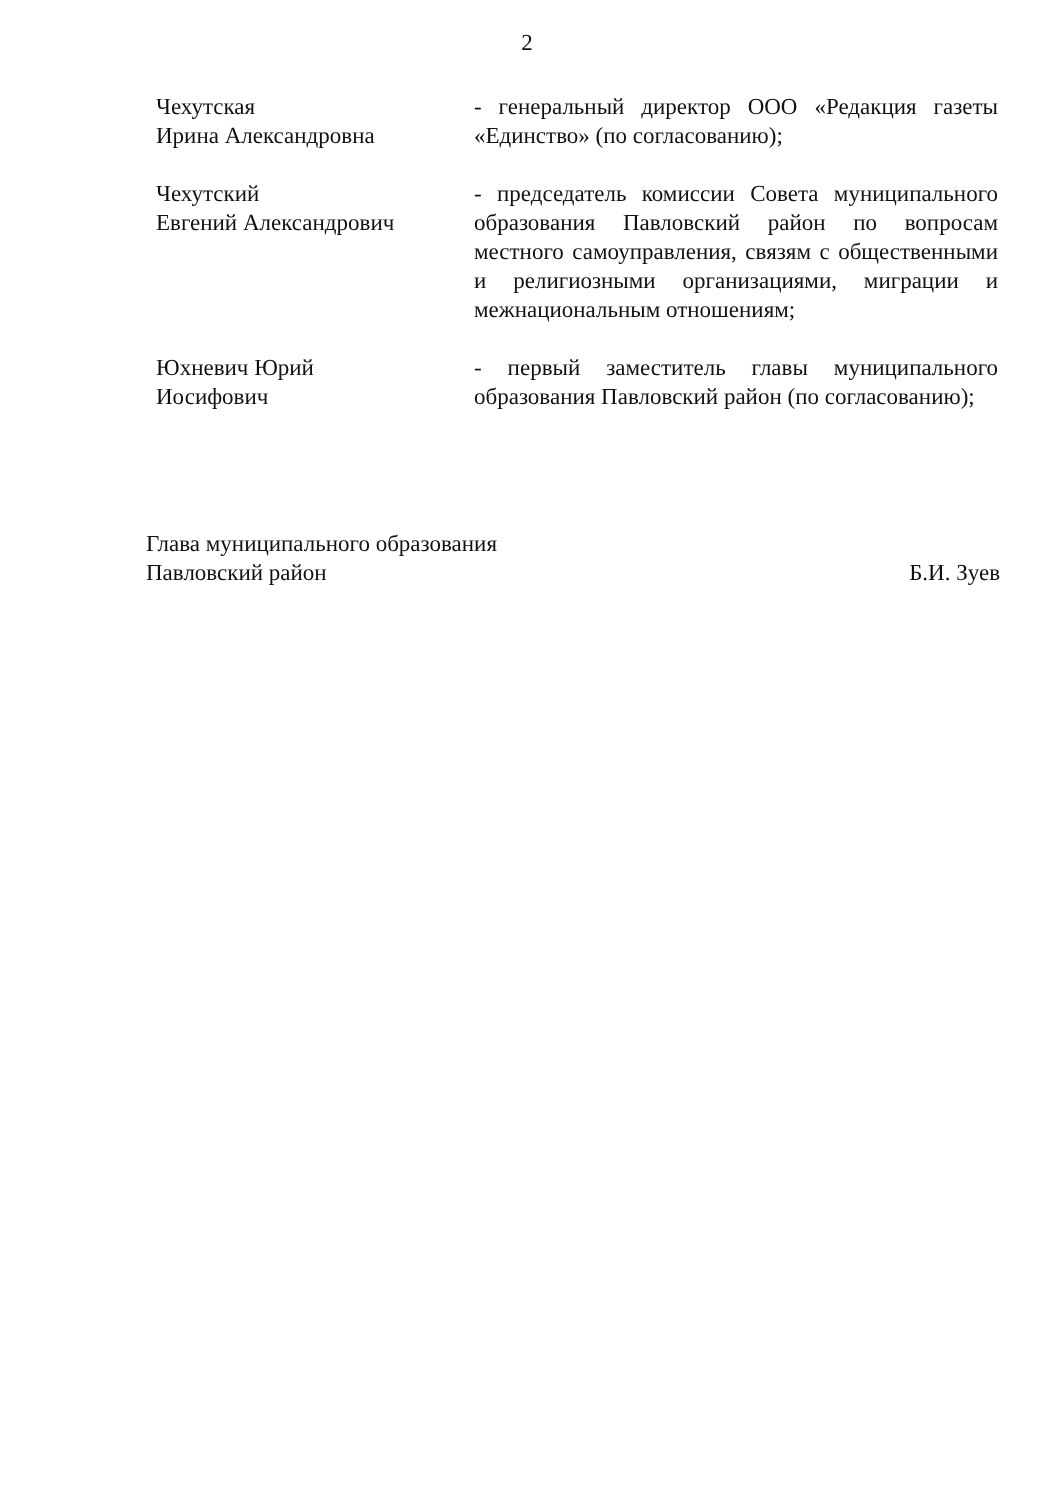2
Чехутская
Ирина Александровна
- генеральный директор ООО «Редакция газеты «Единство» (по согласованию);
Чехутский
Евгений Александрович
- председатель комиссии Совета муниципального образования Павловский район по вопросам местного самоуправления, связям с общественными и религиозными организациями, миграции и межнациональным отношениям;
Юхневич Юрий
Иосифович
- первый заместитель главы муниципального образования Павловский район (по согласованию);
Глава муниципального образования
Павловский район
Б.И. Зуев